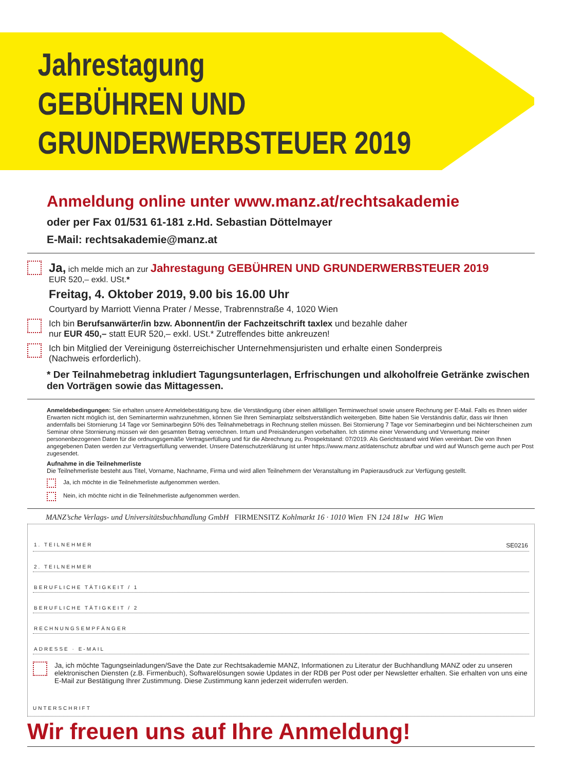Jahrestagung
GEBÜHREN UND
GRUNDERWERBSTEUER 2019
Anmeldung online unter www.manz.at/rechtsakademie
oder per Fax 01/531 61-181 z.Hd. Sebastian Döttelmayer
E-Mail: rechtsakademie@manz.at
Ja, ich melde mich an zur Jahrestagung GEBÜHREN UND GRUNDERWERBSTEUER 2019
EUR 520,– exkl. USt.*
Freitag, 4. Oktober 2019, 9.00 bis 16.00 Uhr
Courtyard by Marriott Vienna Prater / Messe, Trabrennstraße 4, 1020 Wien
Ich bin Berufsanwärter/in bzw. Abonnent/in der Fachzeitschrift taxlex und bezahle daher
nur EUR 450,– statt EUR 520,– exkl. USt.* Zutreffendes bitte ankreuzen!
Ich bin Mitglied der Vereinigung österreichischer Unternehmensjuristen und erhalte einen Sonderpreis
(Nachweis erforderlich).
* Der Teilnahmebetrag inkludiert Tagungsunterlagen, Erfrischungen und alkoholfreie Getränke zwischen den Vorträgen sowie das Mittagessen.
Anmeldebedingungen: Sie erhalten unsere Anmeldebestätigung bzw. die Verständigung über einen allfälligen Terminwechsel sowie unsere Rechnung per E-Mail. Falls es Ihnen wider Erwarten nicht möglich ist, den Seminartermin wahrzunehmen, können Sie Ihren Seminarplatz selbstverständlich weitergeben. Bitte haben Sie Verständnis dafür, dass wir Ihnen andernfalls bei Stornierung 14 Tage vor Seminarbeginn 50% des Teilnahmebetrags in Rechnung stellen müssen. Bei Stornierung 7 Tage vor Seminarbeginn und bei Nichterscheinen zum Seminar ohne Stornierung müssen wir den gesamten Betrag verrechnen. Irrtum und Preisänderungen vorbehalten. Ich stimme einer Verwendung und Verwertung meiner personenbezogenen Daten für die ordnungsgemäße Vertragserfüllung und für die Abrechnung zu. Prospektstand: 07/2019. Als Gerichtsstand wird Wien vereinbart. Die von Ihnen angegebenen Daten werden zur Vertragserfüllung verwendet. Unsere Datenschutzerklärung ist unter https://www.manz.at/datenschutz abrufbar und wird auf Wunsch gerne auch per Post zugesendet.
Aufnahme in die Teilnehmerliste
Die Teilnehmerliste besteht aus Titel, Vorname, Nachname, Firma und wird allen Teilnehmern der Veranstaltung im Papierausdruck zur Verfügung gestellt.
Ja, ich möchte in die Teilnehmerliste aufgenommen werden.
Nein, ich möchte nicht in die Teilnehmerliste aufgenommen werden.
MANZ’sche Verlags- und Universitätsbuchhandlung GmbH FIRMENSITZ Kohlmarkt 16 · 1010 Wien FN 124 181w HG Wien
1. TEILNEHMER SE0216
2. TEILNEHMER
BERUFLICHE TÄTIGKEIT / 1
BERUFLICHE TÄTIGKEIT / 2
RECHNUNGSEMPFÄNGER
ADRESSE · E-MAIL
Ja, ich möchte Tagungseinladungen/Save the Date zur Rechtsakademie MANZ, Informationen zu Literatur der Buchhandlung MANZ oder zu unseren elektronischen Diensten (z.B. Firmenbuch), Softwarelösungen sowie Updates in der RDB per Post oder per Newsletter erhalten. Sie erhalten von uns eine E-Mail zur Bestätigung Ihrer Zustimmung. Diese Zustimmung kann jederzeit widerrufen werden.
UNTERSCHRIFT
Wir freuen uns auf Ihre Anmeldung!